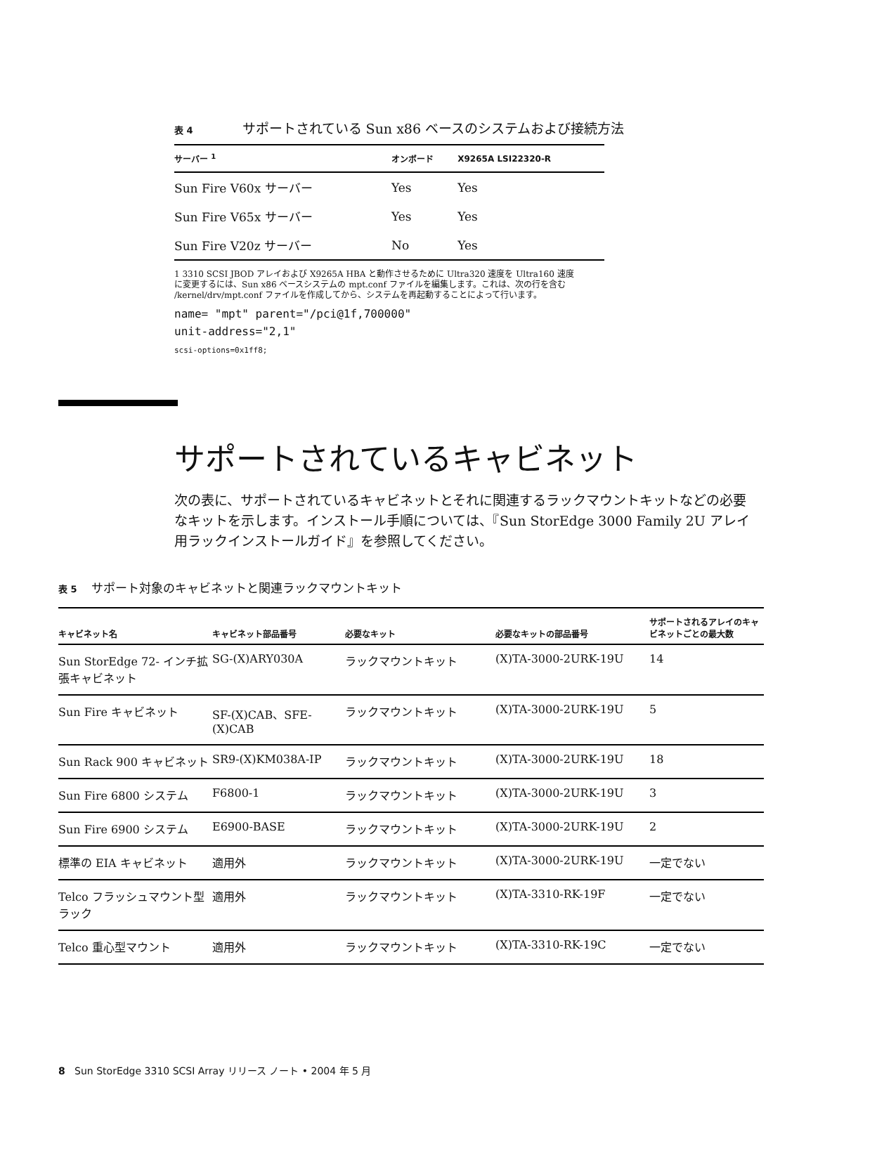表 4 サポートされている Sun x86 ベースのシステムおよび接続方法
| サーバー <sup>1</sup> | オンボード | X9265A LSI22320-R |
| --- | --- | --- |
| Sun Fire V60x サーバー | Yes | Yes |
| Sun Fire V65x サーバー | Yes | Yes |
| Sun Fire V20z サーバー | No | Yes |
1 3310 SCSI JBOD アレイおよび X9265A HBA と動作させるために Ultra320 速度を Ultra160 速度に変更するには、Sun x86 ベースシステムの mpt.conf ファイルを編集します。これは、次の行を含む /kernel/drv/mpt.conf ファイルを作成してから、システムを再起動することによって行います。
name= "mpt" parent="/pci@1f,700000"
unit-address="2,1"
scsi-options=0x1ff8;
サポートされているキャビネット
次の表に、サポートされているキャビネットとそれに関連するラックマウントキットなどの必要なキットを示します。インストール手順については、『Sun StorEdge 3000 Family 2U アレイ用ラックインストールガイド』を参照してください。
表 5 サポート対象のキャビネットと関連ラックマウントキット
| キャビネット名 | キャビネット部品番号 | 必要なキット | 必要なキットの部品番号 | サポートされるアレイのキャビネットごとの最大数 |
| --- | --- | --- | --- | --- |
| Sun StorEdge 72- インチ拡張キャビネット | SG-(X)ARY030A | ラックマウントキット | (X)TA-3000-2URK-19U | 14 |
| Sun Fire キャビネット | SF-(X)CAB、SFE-(X)CAB | ラックマウントキット | (X)TA-3000-2URK-19U | 5 |
| Sun Rack 900 キャビネット | SR9-(X)KM038A-IP | ラックマウントキット | (X)TA-3000-2URK-19U | 18 |
| Sun Fire 6800 システム | F6800-1 | ラックマウントキット | (X)TA-3000-2URK-19U | 3 |
| Sun Fire 6900 システム | E6900-BASE | ラックマウントキット | (X)TA-3000-2URK-19U | 2 |
| 標準の EIA キャビネット | 適用外 | ラックマウントキット | (X)TA-3000-2URK-19U | 一定でない |
| Telco フラッシュマウント型ラック | 適用外 | ラックマウントキット | (X)TA-3310-RK-19F | 一定でない |
| Telco 重心型マウント | 適用外 | ラックマウントキット | (X)TA-3310-RK-19C | 一定でない |
8 Sun StorEdge 3310 SCSI Array リリース ノート • 2004 年 5 月